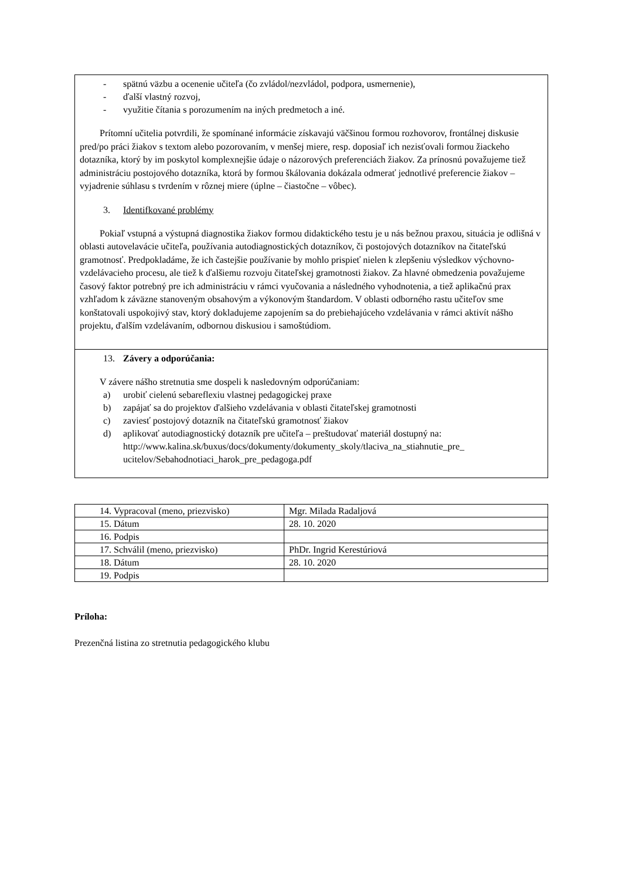- spätnú väzbu a ocenenie učiteľa (čo zvládol/nezvládol, podpora, usmernenie),
- ďalší vlastný rozvoj,
- využitie čítania s porozumením na iných predmetoch a iné.
Prítomní učitelia potvrdili, že spomínané informácie získavajú väčšinou formou rozhovorov, frontálnej diskusie pred/po práci žiakov s textom alebo pozorovaním, v menšej miere, resp. doposiaľ ich nezisťovali formou žiackeho dotazníka, ktorý by im poskytol komplexnejšie údaje o názorových preferenciách žiakov. Za prínosnú považujeme tiež administráciu postojového dotazníka, ktorá by formou škálovania dokázala odmerať jednotlivé preferencie žiakov – vyjadrenie súhlasu s tvrdením v rôznej miere (úplne – čiastočne – vôbec).
3. Identifkované problémy
Pokiaľ vstupná a výstupná diagnostika žiakov formou didaktického testu je u nás bežnou praxou, situácia je odlišná v oblasti autovelavácie učiteľa, používania autodiagnostických dotazníkov, či postojových dotazníkov na čitateľskú gramotnosť. Predpokladáme, že ich častejšie používanie by mohlo prispieť nielen k zlepšeniu výsledkov výchovno-vzdelávacieho procesu, ale tiež k ďalšiemu rozvoju čitateľskej gramotnosti žiakov. Za hlavné obmedzenia považujeme časový faktor potrebný pre ich administráciu v rámci vyučovania a následného vyhodnotenia, a tiež aplikačnú prax vzhľadom k záväzne stanoveným obsahovým a výkonovým štandardom. V oblasti odborného rastu učiteľov sme konštatovali uspokojivý stav, ktorý dokladujeme zapojením sa do prebiehajúceho vzdelávania v rámci aktivít nášho projektu, ďalším vzdelávaním, odbornou diskusiou i samoštúdiom.
13. Závery a odporúčania:
V závere nášho stretnutia sme dospeli k nasledovným odporúčaniam:
a) urobiť cielenú sebareflexiu vlastnej pedagogickej praxe
b) zapájať sa do projektov ďalšieho vzdelávania v oblasti čitateľskej gramotnosti
c) zaviesť postojový dotazník na čitateľskú gramotnosť žiakov
d) aplikovať autodiagnostický dotazník pre učiteľa – preštudovať materiál dostupný na: http://www.kalina.sk/buxus/docs/dokumenty/dokumenty_skoly/tlaciva_na_stiahnutie_pre_ ucitelov/Sebahodnotiaci_harok_pre_pedagoga.pdf
| 14. Vypracoval (meno, priezvisko) | Mgr. Milada Radaljová |
| 15. Dátum | 28. 10. 2020 |
| 16. Podpis | |
| 17. Schválil (meno, priezvisko) | PhDr. Ingrid Kerestúriová |
| 18. Dátum | 28. 10. 2020 |
| 19. Podpis | |
Príloha:
Prezenčná listina zo stretnutia pedagogického klubu